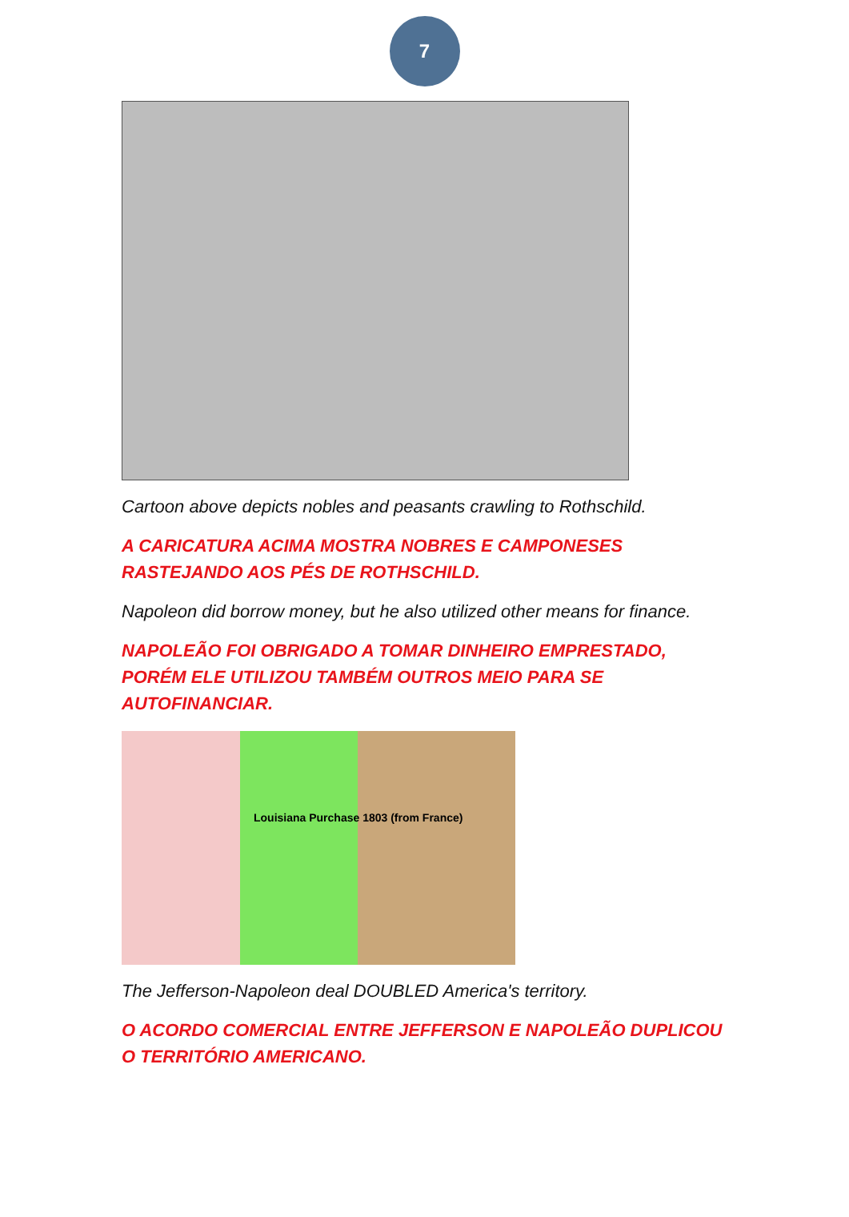7
Cartoon above depicts nobles and peasants crawling to Rothschild.
A CARICATURA ACIMA MOSTRA NOBRES E CAMPONESES RASTEJANDO AOS PÉS DE ROTHSCHILD.
Napoleon did borrow money, but he also utilized other means for finance.
NAPOLEÃO FOI OBRIGADO A TOMAR DINHEIRO EMPRESTADO, PORÉM ELE UTILIZOU TAMBÉM OUTROS MEIO PARA SE AUTOFINANCIAR.
Louisiana Purchase 1803 (from France)
The Jefferson-Napoleon deal DOUBLED America's territory.
O ACORDO COMERCIAL ENTRE JEFFERSON E NAPOLEÃO DUPLICOU O TERRITÓRIO AMERICANO.